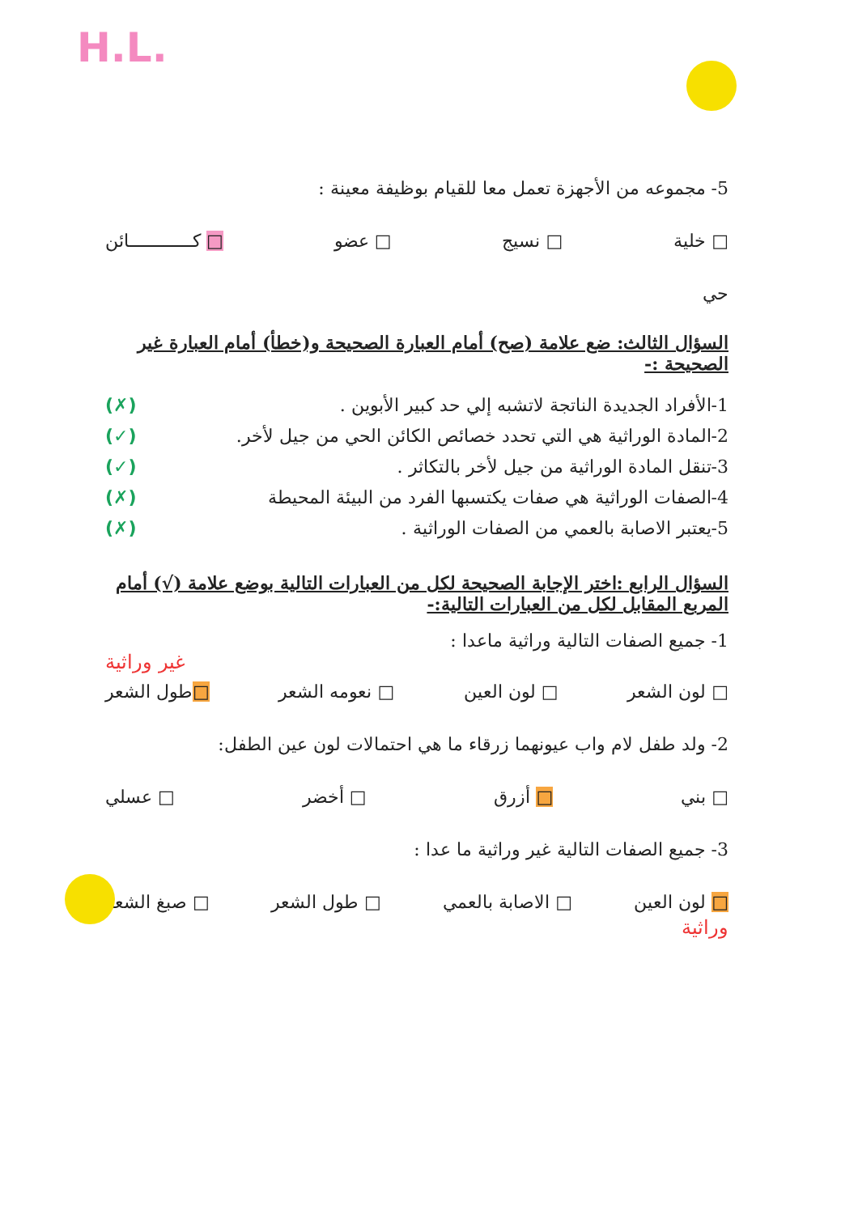H.L.
5- مجموعه من الأجهزة تعمل معا للقيام بوظيفة معينة :
□ خلية □ نسيج □ عضو □ كـــــــــــــائن
حي
السؤال الثالث: ضع علامة (صح) أمام العبارة الصحيحة و(خطأ) أمام العبارة غير الصحيحة :-
1-الأفراد الجديدة الناتجة لاتشبه إلي حد كبير الأبوين . (✗)
2-المادة الوراثية هي التي تحدد خصائص الكائن الحي من جيل لأخر. (✓)
3-تنقل المادة الوراثية من جيل لأخر بالتكاثر . (✓)
4-الصفات الوراثية هي صفات يكتسبها الفرد من البيئة المحيطة (✗)
5-يعتبر الاصابة بالعمي من الصفات الوراثية . (✗)
السؤال الرابع :اختر الإجابة الصحيحة لكل من العبارات التالية بوضع علامة (√) أمام المربع المقابل لكل من العبارات التالية:-
1- جميع الصفات التالية وراثية ماعدا :
غير وراثية
□ لون الشعر □ لون العين □ نعومه الشعر □طول الشعر
2- ولد طفل لام واب عيونهما زرقاء ما هي احتمالات لون عين الطفل:
□ بني □ أزرق □ أخضر □ عسلي
3- جميع الصفات التالية غير وراثية ما عدا :
□ لون العين □ الاصابة بالعمي □ طول الشعر □ صبغ الشعر
وراثية